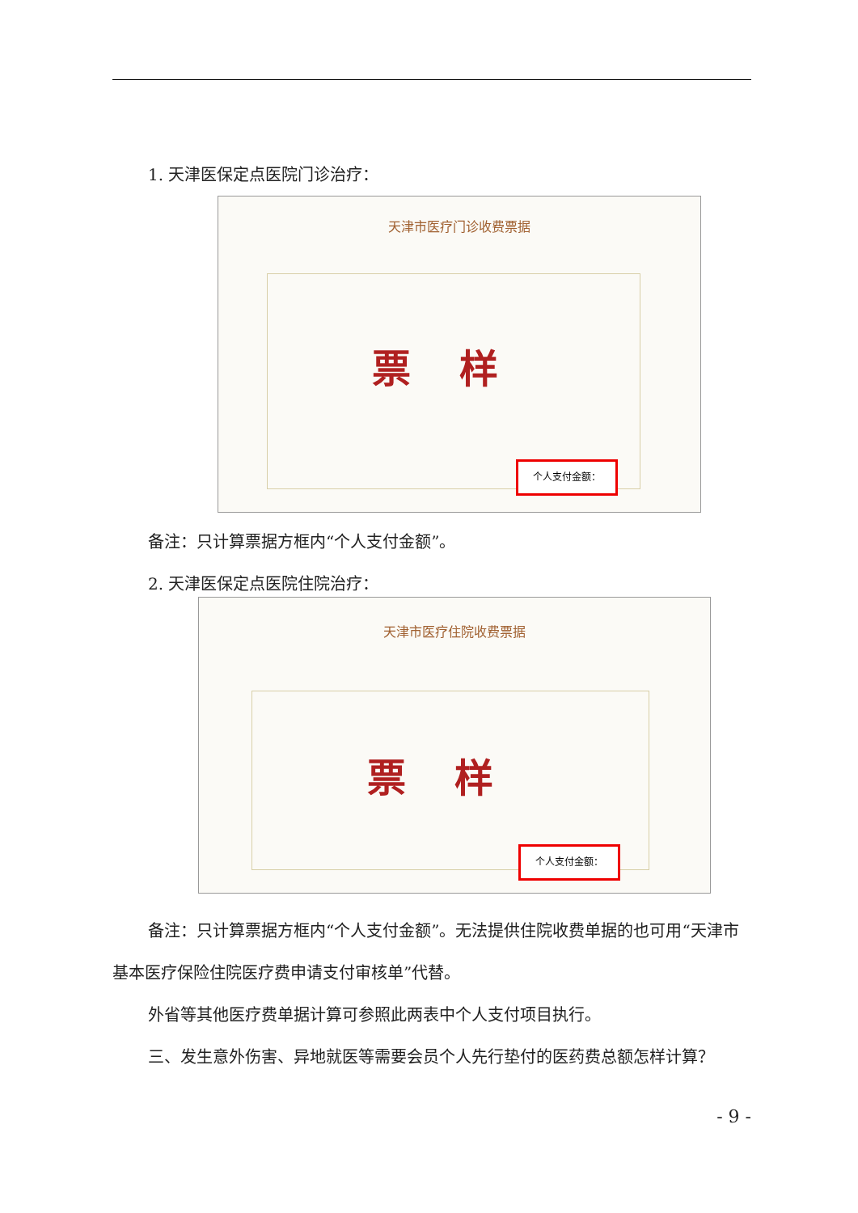1. 天津医保定点医院门诊治疗：
天津市医疗门诊收费票据
票样
个人支付金额：
备注：只计算票据方框内“个人支付金额”。
2. 天津医保定点医院住院治疗：
天津市医疗住院收费票据
票样
个人支付金额：
备注：只计算票据方框内“个人支付金额”。无法提供住院收费单据的也可用“天津市基本医疗保险住院医疗费申请支付审核单”代替。
外省等其他医疗费单据计算可参照此两表中个人支付项目执行。
三、发生意外伤害、异地就医等需要会员个人先行垫付的医药费总额怎样计算？
- 9 -